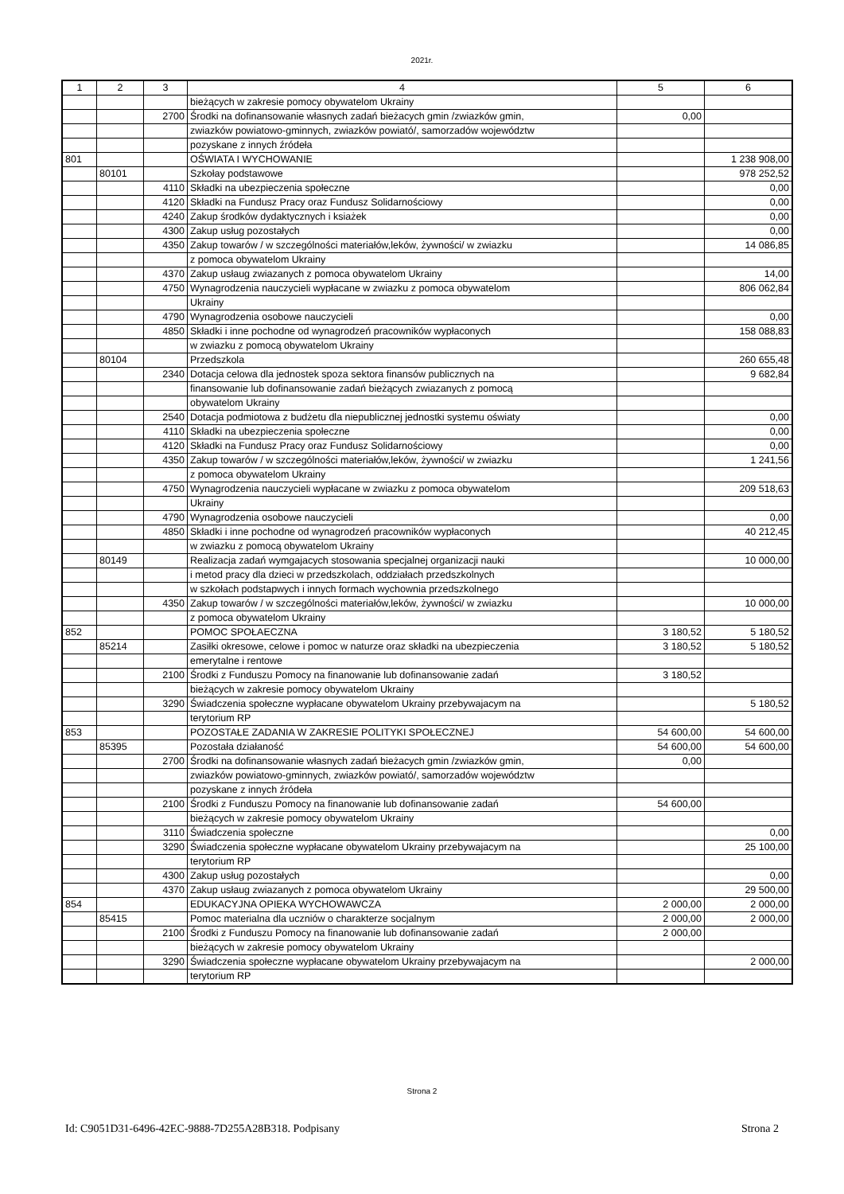2021r.
| 1 | 2 | 3 | 4 | 5 | 6 |
| --- | --- | --- | --- | --- | --- |
| | | | bieżących w zakresie pomocy obywatelom Ukrainy | | |
| | | 2700 | Środki na dofinansowanie własnych zadań bieżacych gmin /zwiazków gmin, | 0,00 | |
| | | | zwiazków powiatowo-gminnych, zwiazków powiató/, samorzadów województw | | |
| | | | pozyskane z innych źródeła | | |
| 801 | | | OŚWIATA I WYCHOWANIE | | 1 238 908,00 |
| | 80101 | | Szkołay podstawowe | | 978 252,52 |
| | | 4110 | Składki na ubezpieczenia społeczne | | 0,00 |
| | | 4120 | Składki na Fundusz Pracy oraz Fundusz Solidarnościowy | | 0,00 |
| | | 4240 | Zakup środków dydaktycznych i ksiażek | | 0,00 |
| | | 4300 | Zakup usług pozostałych | | 0,00 |
| | | 4350 | Zakup towarów / w szczególności materiałów,leków, żywności/ w zwiazku | | 14 086,85 |
| | | | z pomoca obywatelom Ukrainy | | |
| | | 4370 | Zakup usłaug zwiazanych z pomoca obywatelom Ukrainy | | 14,00 |
| | | 4750 | Wynagrodzenia nauczycieli wypłacane w zwiazku z pomoca obywatelom | | 806 062,84 |
| | | | Ukrainy | | |
| | | 4790 | Wynagrodzenia osobowe nauczycieli | | 0,00 |
| | | 4850 | Składki i inne pochodne od wynagrodzeń pracowników wypłaconych | | 158 088,83 |
| | | | w zwiazku z pomocą obywatelom Ukrainy | | |
| | 80104 | | Przedszkola | | 260 655,48 |
| | | 2340 | Dotacja celowa dla jednostek spoza sektora finansów publicznych na | | 9 682,84 |
| | | | finansowanie lub dofinansowanie zadań bieżących zwiazanych z pomocą | | |
| | | | obywatelom Ukrainy | | |
| | | 2540 | Dotacja podmiotowa z budżetu dla niepublicznej jednostki systemu oświaty | | 0,00 |
| | | 4110 | Składki na ubezpieczenia społeczne | | 0,00 |
| | | 4120 | Składki na Fundusz Pracy oraz Fundusz Solidarnościowy | | 0,00 |
| | | 4350 | Zakup towarów / w szczególności materiałów,leków, żywności/ w zwiazku | | 1 241,56 |
| | | | z pomoca obywatelom Ukrainy | | |
| | | 4750 | Wynagrodzenia nauczycieli wypłacane w zwiazku z pomoca obywatelom | | 209 518,63 |
| | | | Ukrainy | | |
| | | 4790 | Wynagrodzenia osobowe nauczycieli | | 0,00 |
| | | 4850 | Składki i inne pochodne od wynagrodzeń pracowników wypłaconych | | 40 212,45 |
| | | | w zwiazku z pomocą obywatelom Ukrainy | | |
| | 80149 | | Realizacja zadań wymgajacych stosowania specjalnej organizacji nauki | | 10 000,00 |
| | | | i metod pracy dla dzieci w przedszkolach, oddziałach przedszkolnych | | |
| | | | w szkołach podstapwych i innych formach wychownia przedszkolnego | | |
| | | 4350 | Zakup towarów / w szczególności materiałów,leków, żywności/ w zwiazku | | 10 000,00 |
| | | | z pomoca obywatelom Ukrainy | | |
| 852 | | | POMOC SPOŁAECZNA | 3 180,52 | 5 180,52 |
| | 85214 | | Zasiłki okresowe, celowe i pomoc w naturze oraz składki na ubezpieczenia | 3 180,52 | 5 180,52 |
| | | | emerytalne i rentowe | | |
| | | 2100 | Środki z Funduszu Pomocy na finanowanie lub dofinansowanie zadań | 3 180,52 | |
| | | | bieżących w zakresie pomocy obywatelom Ukrainy | | |
| | | 3290 | Świadczenia społeczne wypłacane obywatelom Ukrainy przebywajacym na | | 5 180,52 |
| | | | terytorium RP | | |
| 853 | | | POZOSTAŁE ZADANIA W ZAKRESIE POLITYKI SPOŁECZNEJ | 54 600,00 | 54 600,00 |
| | 85395 | | Pozostała działaność | 54 600,00 | 54 600,00 |
| | | 2700 | Środki na dofinansowanie własnych zadań bieżacych gmin /zwiazków gmin, | 0,00 | |
| | | | zwiazków powiatowo-gminnych, zwiazków powiató/, samorzadów województw | | |
| | | | pozyskane z innych źródeła | | |
| | | 2100 | Środki z Funduszu Pomocy na finanowanie lub dofinansowanie zadań | 54 600,00 | |
| | | | bieżących w zakresie pomocy obywatelom Ukrainy | | |
| | | 3110 | Świadczenia społeczne | | 0,00 |
| | | 3290 | Świadczenia społeczne wypłacane obywatelom Ukrainy przebywajacym na | | 25 100,00 |
| | | | terytorium RP | | |
| | | 4300 | Zakup usług pozostałych | | 0,00 |
| | | 4370 | Zakup usłaug zwiazanych z pomoca obywatelom Ukrainy | | 29 500,00 |
| 854 | | | EDUKACYJNA OPIEKA WYCHOWAWCZA | 2 000,00 | 2 000,00 |
| | 85415 | | Pomoc materialna dla uczniów o charakterze socjalnym | 2 000,00 | 2 000,00 |
| | | 2100 | Środki z Funduszu Pomocy na finanowanie lub dofinansowanie zadań | 2 000,00 | |
| | | | bieżących w zakresie pomocy obywatelom Ukrainy | | |
| | | 3290 | Świadczenia społeczne wypłacane obywatelom Ukrainy przebywajacym na | | 2 000,00 |
| | | | terytorium RP | | |
Strona 2
Id: C9051D31-6496-42EC-9888-7D255A28B318. Podpisany Strona 2